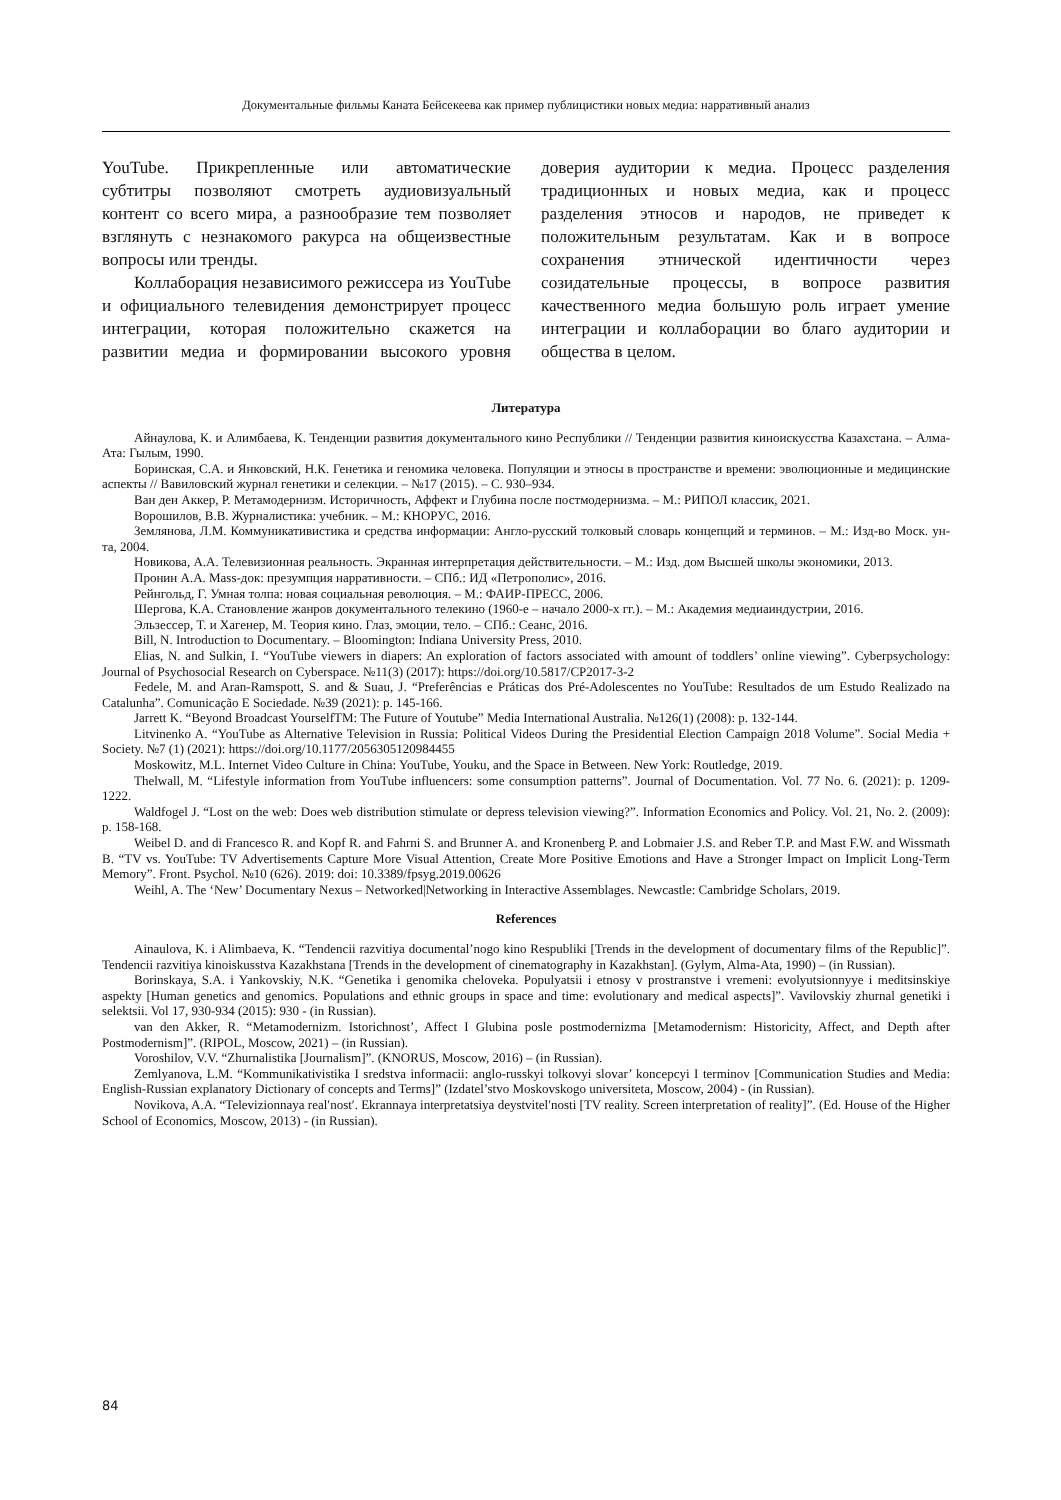Документальные фильмы Каната Бейсекеева как пример публицистики новых медиа: нарративный анализ
YouTube. Прикрепленные или автоматические субтитры позволяют смотреть аудиовизуальный контент со всего мира, а разнообразие тем позволяет взглянуть с незнакомого ракурса на общеизвестные вопросы или тренды.
Коллаборация независимого режиссера из YouTube и официального телевидения демонстрирует процесс интеграции, которая положительно скажется на развитии медиа и формировании высокого уровня доверия аудитории к медиа. Процесс разделения традиционных и новых медиа, как и процесс разделения этносов и народов, не приведет к положительным результатам. Как и в вопросе сохранения этнической идентичности через созидательные процессы, в вопросе развития качественного медиа большую роль играет умение интеграции и коллаборации во благо аудитории и общества в целом.
Литература
Айнаулова, К. и Алимбаева, К. Тенденции развития документального кино Республики // Тенденции развития киноискусства Казахстана. – Алма-Ата: Гылым, 1990.
Боринская, С.А. и Янковский, Н.К. Генетика и геномика человека. Популяции и этносы в пространстве и времени: эволюционные и медицинские аспекты // Вавиловский журнал генетики и селекции. – №17 (2015). – С. 930–934.
Ван ден Аккер, Р. Метамодернизм. Историчность, Аффект и Глубина после постмодернизма. – М.: РИПОЛ классик, 2021.
Ворошилов, В.В. Журналистика: учебник. – М.: КНОРУС, 2016.
Землянова, Л.М. Коммуникативистика и средства информации: Англо-русский толковый словарь концепций и терминов. – М.: Изд-во Моск. ун-та, 2004.
Новикова, А.А. Телевизионная реальность. Экранная интерпретация действительности. – М.: Изд. дом Высшей школы экономики, 2013.
Пронин А.А. Mass-док: презумпция нарративности. – СПб.: ИД «Петрополис», 2016.
Рейнгольд, Г. Умная толпа: новая социальная революция. – М.: ФАИР-ПРЕСС, 2006.
Шергова, К.А. Становление жанров документального телекино (1960-е – начало 2000-х гг.). – М.: Академия медиаиндустрии, 2016.
Эльзессер, Т. и Хагенер, М. Теория кино. Глаз, эмоции, тело. – СПб.: Сеанс, 2016.
Bill, N. Introduction to Documentary. – Bloomington: Indiana University Press, 2010.
Elias, N. and Sulkin, I. “YouTube viewers in diapers: An exploration of factors associated with amount of toddlers’ online viewing”. Cyberpsychology: Journal of Psychosocial Research on Cyberspace. №11(3) (2017): https://doi.org/10.5817/CP2017-3-2
Fedele, M. and Aran-Ramspott, S. and & Suau, J. “Preferências e Práticas dos Pré-Adolescentes no YouTube: Resultados de um Estudo Realizado na Catalunha”. Comunicação E Sociedade. №39 (2021): p. 145-166.
Jarrett K. “Beyond Broadcast YourselfTM: The Future of Youtube” Media International Australia. №126(1) (2008): p. 132-144.
Litvinenko A. “YouTube as Alternative Television in Russia: Political Videos During the Presidential Election Campaign 2018 Volume”. Social Media + Society. №7 (1) (2021): https://doi.org/10.1177/2056305120984455
Moskowitz, M.L. Internet Video Culture in China: YouTube, Youku, and the Space in Between. New York: Routledge, 2019.
Thelwall, M. “Lifestyle information from YouTube influencers: some consumption patterns”. Journal of Documentation. Vol. 77 No. 6. (2021): p. 1209-1222.
Waldfogel J. “Lost on the web: Does web distribution stimulate or depress television viewing?”. Information Economics and Policy. Vol. 21, No. 2. (2009): p. 158-168.
Weibel D. and di Francesco R. and Kopf R. and Fahrni S. and Brunner A. and Kronenberg P. and Lobmaier J.S. and Reber T.P. and Mast F.W. and Wissmath B. “TV vs. YouTube: TV Advertisements Capture More Visual Attention, Create More Positive Emotions and Have a Stronger Impact on Implicit Long-Term Memory”. Front. Psychol. №10 (626). 2019: doi: 10.3389/fpsyg.2019.00626
Weihl, A. The ‘New’ Documentary Nexus – Networked|Networking in Interactive Assemblages. Newcastle: Cambridge Scholars, 2019.
References
Ainaulova, K. i Alimbaeva, K. “Tendencii razvitiya documental’nogo kino Respubliki [Trends in the development of documentary films of the Republic]”. Tendencii razvitiya kinoiskusstva Kazakhstana [Trends in the development of cinematography in Kazakhstan]. (Gylym, Alma-Ata, 1990) – (in Russian).
Borinskaya, S.A. i Yankovskiy, N.K. “Genetika i genomika cheloveka. Populyatsii i etnosy v prostranstve i vremeni: evolyutsionnyye i meditsinskiye aspekty [Human genetics and genomics. Populations and ethnic groups in space and time: evolutionary and medical aspects]”. Vavilovskiy zhurnal genetiki i selektsii. Vol 17, 930-934 (2015): 930 - (in Russian).
van den Akker, R. “Metamodernizm. Istorichnost’, Affect I Glubina posle postmodernizma [Metamodernism: Historicity, Affect, and Depth after Postmodernism]”. (RIPOL, Moscow, 2021) – (in Russian).
Voroshilov, V.V. “Zhurnalistika [Journalism]”. (KNORUS, Moscow, 2016) – (in Russian).
Zemlyanova, L.M. “Kommunikativistika I sredstva informacii: anglo-russkyi tolkovyi slovar’ koncepcyi I terminov [Communication Studies and Media: English-Russian explanatory Dictionary of concepts and Terms]” (Izdatel’stvo Moskovskogo universiteta, Moscow, 2004) - (in Russian).
Novikova, A.A. “Televizionnaya real′nost′. Ekrannaya interpretatsiya deystvitel′nosti [TV reality. Screen interpretation of reality]”. (Ed. House of the Higher School of Economics, Moscow, 2013) - (in Russian).
84